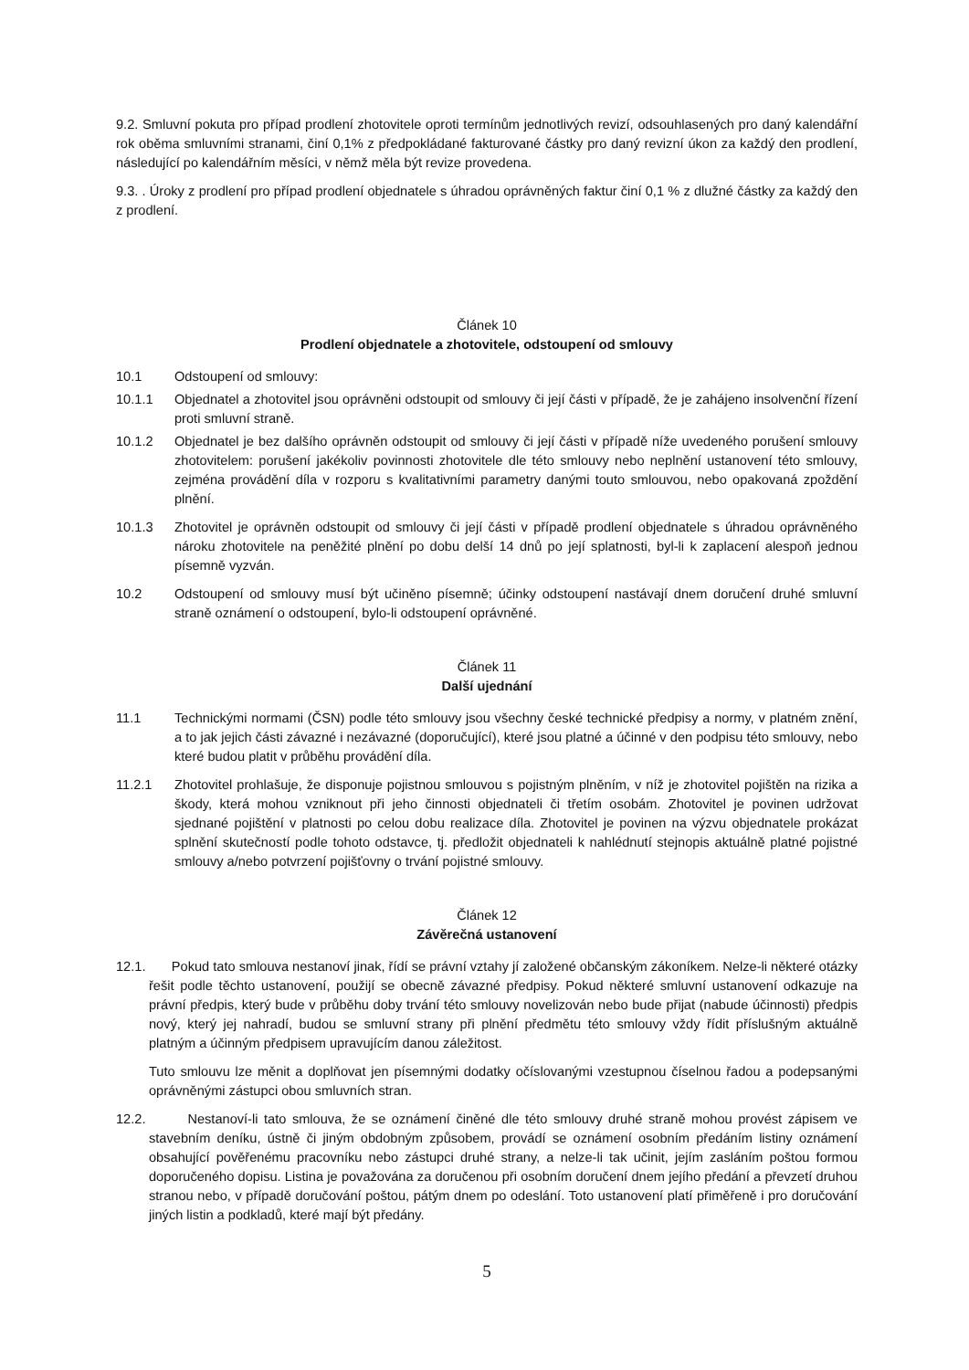9.2. Smluvní pokuta pro případ prodlení zhotovitele oproti termínům jednotlivých revizí, odsouhlasených pro daný kalendářní rok oběma smluvními stranami, činí 0,1% z předpokládané fakturované částky pro daný revizní úkon za každý den prodlení, následující po kalendářním měsíci, v němž měla být revize provedena.
9.3. . Úroky z prodlení pro případ prodlení objednatele s úhradou oprávněných faktur činí 0,1 % z dlužné částky za každý den z prodlení.
Článek 10
Prodlení objednatele a zhotovitele, odstoupení od smlouvy
10.1 Odstoupení od smlouvy:
10.1.1 Objednatel a zhotovitel jsou oprávněni odstoupit od smlouvy či její části v případě, že je zahájeno insolvenční řízení proti smluvní straně.
10.1.2 Objednatel je bez dalšího oprávněn odstoupit od smlouvy či její části v případě níže uvedeného porušení smlouvy zhotovitelem: porušení jakékoliv povinnosti zhotovitele dle této smlouvy nebo neplnění ustanovení této smlouvy, zejména provádění díla v rozporu s kvalitativními parametry danými touto smlouvou, nebo opakovaná zpoždění plnění.
10.1.3 Zhotovitel je oprávněn odstoupit od smlouvy či její části v případě prodlení objednatele s úhradou oprávněného nároku zhotovitele na peněžité plnění po dobu delší 14 dnů po její splatnosti, byl-li k zaplacení alespoň jednou písemně vyzván.
10.2 Odstoupení od smlouvy musí být učiněno písemně; účinky odstoupení nastávají dnem doručení druhé smluvní straně oznámení o odstoupení, bylo-li odstoupení oprávněné.
Článek 11
Další ujednání
11.1 Technickými normami (ČSN) podle této smlouvy jsou všechny české technické předpisy a normy, v platném znění, a to jak jejich části závazné i nezávazné (doporučující), které jsou platné a účinné v den podpisu této smlouvy, nebo které budou platit v průběhu provádění díla.
11.2.1 Zhotovitel prohlašuje, že disponuje pojistnou smlouvou s pojistným plněním, v níž je zhotovitel pojištěn na rizika a škody, která mohou vzniknout při jeho činnosti objednateli či třetím osobám. Zhotovitel je povinen udržovat sjednané pojištění v platnosti po celou dobu realizace díla. Zhotovitel je povinen na výzvu objednatele prokázat splnění skutečností podle tohoto odstavce, tj. předložit objednateli k nahlédnutí stejnopis aktuálně platné pojistné smlouvy a/nebo potvrzení pojišťovny o trvání pojistné smlouvy.
Článek 12
Závěrečná ustanovení
12.1. Pokud tato smlouva nestanoví jinak, řídí se právní vztahy jí založené občanským zákoníkem. Nelze-li některé otázky řešit podle těchto ustanovení, použijí se obecně závazné předpisy. Pokud některé smluvní ustanovení odkazuje na právní předpis, který bude v průběhu doby trvání této smlouvy novelizován nebo bude přijat (nabude účinnosti) předpis nový, který jej nahradí, budou se smluvní strany při plnění předmětu této smlouvy vždy řídit příslušným aktuálně platným a účinným předpisem upravujícím danou záležitost.
Tuto smlouvu lze měnit a doplňovat jen písemnými dodatky očíslovanými vzestupnou číselnou řadou a podepsanými oprávněnými zástupci obou smluvních stran.
12.2. Nestanoví-li tato smlouva, že se oznámení činěné dle této smlouvy druhé straně mohou provést zápisem ve stavebním deníku, ústně či jiným obdobným způsobem, provádí se oznámení osobním předáním listiny oznámení obsahující pověřenému pracovníku nebo zástupci druhé strany, a nelze-li tak učinit, jejím zasláním poštou formou doporučeného dopisu. Listina je považována za doručenou při osobním doručení dnem jejího předání a převzetí druhou stranou nebo, v případě doručování poštou, pátým dnem po odeslání. Toto ustanovení platí přiměřeně i pro doručování jiných listin a podkladů, které mají být předány.
5